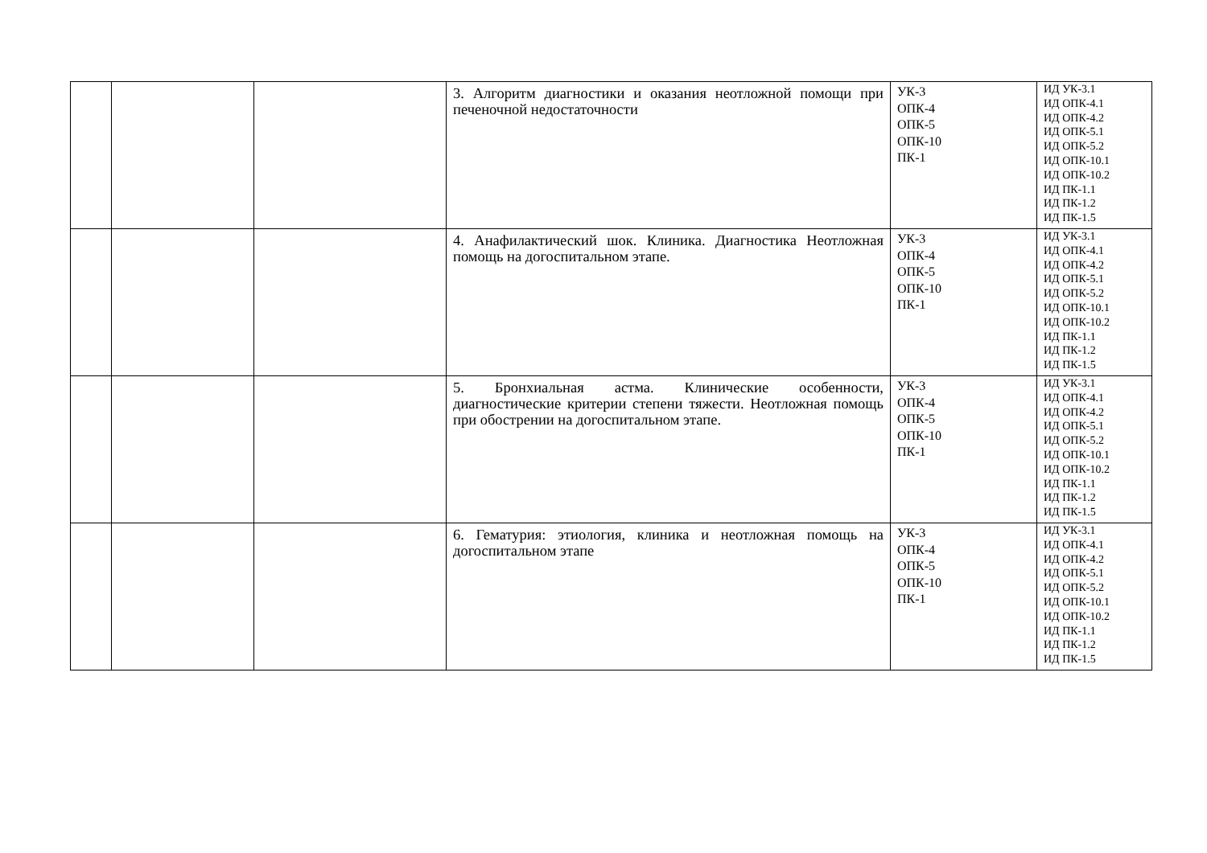| | | | 3. Алгоритм диагностики и оказания неотложной помощи при печеночной недостаточности | УК-3 ОПК-4 ОПК-5 ОПК-10 ПК-1 | ИД УК-3.1 ИД ОПК-4.1 ИД ОПК-4.2 ИД ОПК-5.1 ИД ОПК-5.2 ИД ОПК-10.1 ИД ОПК-10.2 ИД ПК-1.1 ИД ПК-1.2 ИД ПК-1.5 |
| | | | 4. Анафилактический шок. Клиника. Диагностика Неотложная помощь на догоспитальном этапе. | УК-3 ОПК-4 ОПК-5 ОПК-10 ПК-1 | ИД УК-3.1 ИД ОПК-4.1 ИД ОПК-4.2 ИД ОПК-5.1 ИД ОПК-5.2 ИД ОПК-10.1 ИД ОПК-10.2 ИД ПК-1.1 ИД ПК-1.2 ИД ПК-1.5 |
| | | | 5. Бронхиальная астма. Клинические особенности, диагностические критерии степени тяжести. Неотложная помощь при обострении на догоспитальном этапе. | УК-3 ОПК-4 ОПК-5 ОПК-10 ПК-1 | ИД УК-3.1 ИД ОПК-4.1 ИД ОПК-4.2 ИД ОПК-5.1 ИД ОПК-5.2 ИД ОПК-10.1 ИД ОПК-10.2 ИД ПК-1.1 ИД ПК-1.2 ИД ПК-1.5 |
| | | | 6. Гематурия: этиология, клиника и неотложная помощь на догоспитальном этапе | УК-3 ОПК-4 ОПК-5 ОПК-10 ПК-1 | ИД УК-3.1 ИД ОПК-4.1 ИД ОПК-4.2 ИД ОПК-5.1 ИД ОПК-5.2 ИД ОПК-10.1 ИД ОПК-10.2 ИД ПК-1.1 ИД ПК-1.2 ИД ПК-1.5 |